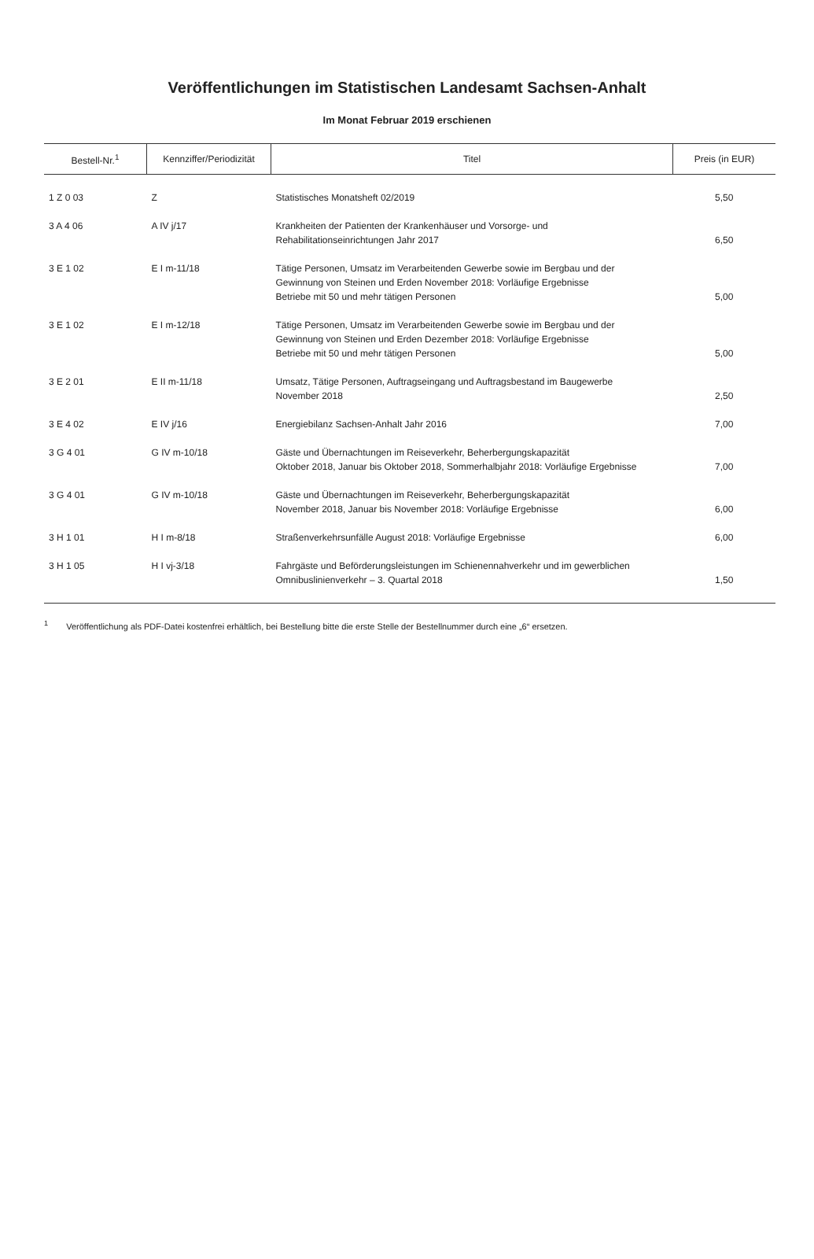Veröffentlichungen im Statistischen Landesamt Sachsen-Anhalt
Im Monat Februar 2019 erschienen
| Bestell-Nr.<sup>1</sup> | Kennziffer/Periodizität | Titel | Preis (in EUR) |
| --- | --- | --- | --- |
| 1 Z 0 03 | Z | Statistisches Monatsheft 02/2019 | 5,50 |
| 3 A 4 06 | A IV j/17 | Krankheiten der Patienten der Krankenhäuser und Vorsorge- und Rehabilitationseinrichtungen Jahr 2017 | 6,50 |
| 3 E 1 02 | E I m-11/18 | Tätige Personen, Umsatz im Verarbeitenden Gewerbe sowie im Bergbau und der Gewinnung von Steinen und Erden November 2018: Vorläufige Ergebnisse Betriebe mit 50 und mehr tätigen Personen | 5,00 |
| 3 E 1 02 | E I m-12/18 | Tätige Personen, Umsatz im Verarbeitenden Gewerbe sowie im Bergbau und der Gewinnung von Steinen und Erden Dezember 2018: Vorläufige Ergebnisse Betriebe mit 50 und mehr tätigen Personen | 5,00 |
| 3 E 2 01 | E II m-11/18 | Umsatz, Tätige Personen, Auftragseingang und Auftragsbestand im Baugewerbe November 2018 | 2,50 |
| 3 E 4 02 | E IV j/16 | Energiebilanz Sachsen-Anhalt Jahr 2016 | 7,00 |
| 3 G 4 01 | G IV m-10/18 | Gäste und Übernachtungen im Reiseverkehr, Beherbergungskapazität Oktober 2018, Januar bis Oktober 2018, Sommerhalbjahr 2018: Vorläufige Ergebnisse | 7,00 |
| 3 G 4 01 | G IV m-10/18 | Gäste und Übernachtungen im Reiseverkehr, Beherbergungskapazität November 2018, Januar bis November 2018: Vorläufige Ergebnisse | 6,00 |
| 3 H 1 01 | H I m-8/18 | Straßenverkehrsunfälle August 2018: Vorläufige Ergebnisse | 6,00 |
| 3 H 1 05 | H I vj-3/18 | Fahrgäste und Beförderungsleistungen im Schienennahverkehr und im gewerblichen Omnibuslinienverkehr – 3. Quartal 2018 | 1,50 |
<sup>1</sup> Veröffentlichung als PDF-Datei kostenfrei erhältlich, bei Bestellung bitte die erste Stelle der Bestellnummer durch eine „6“ ersetzen.